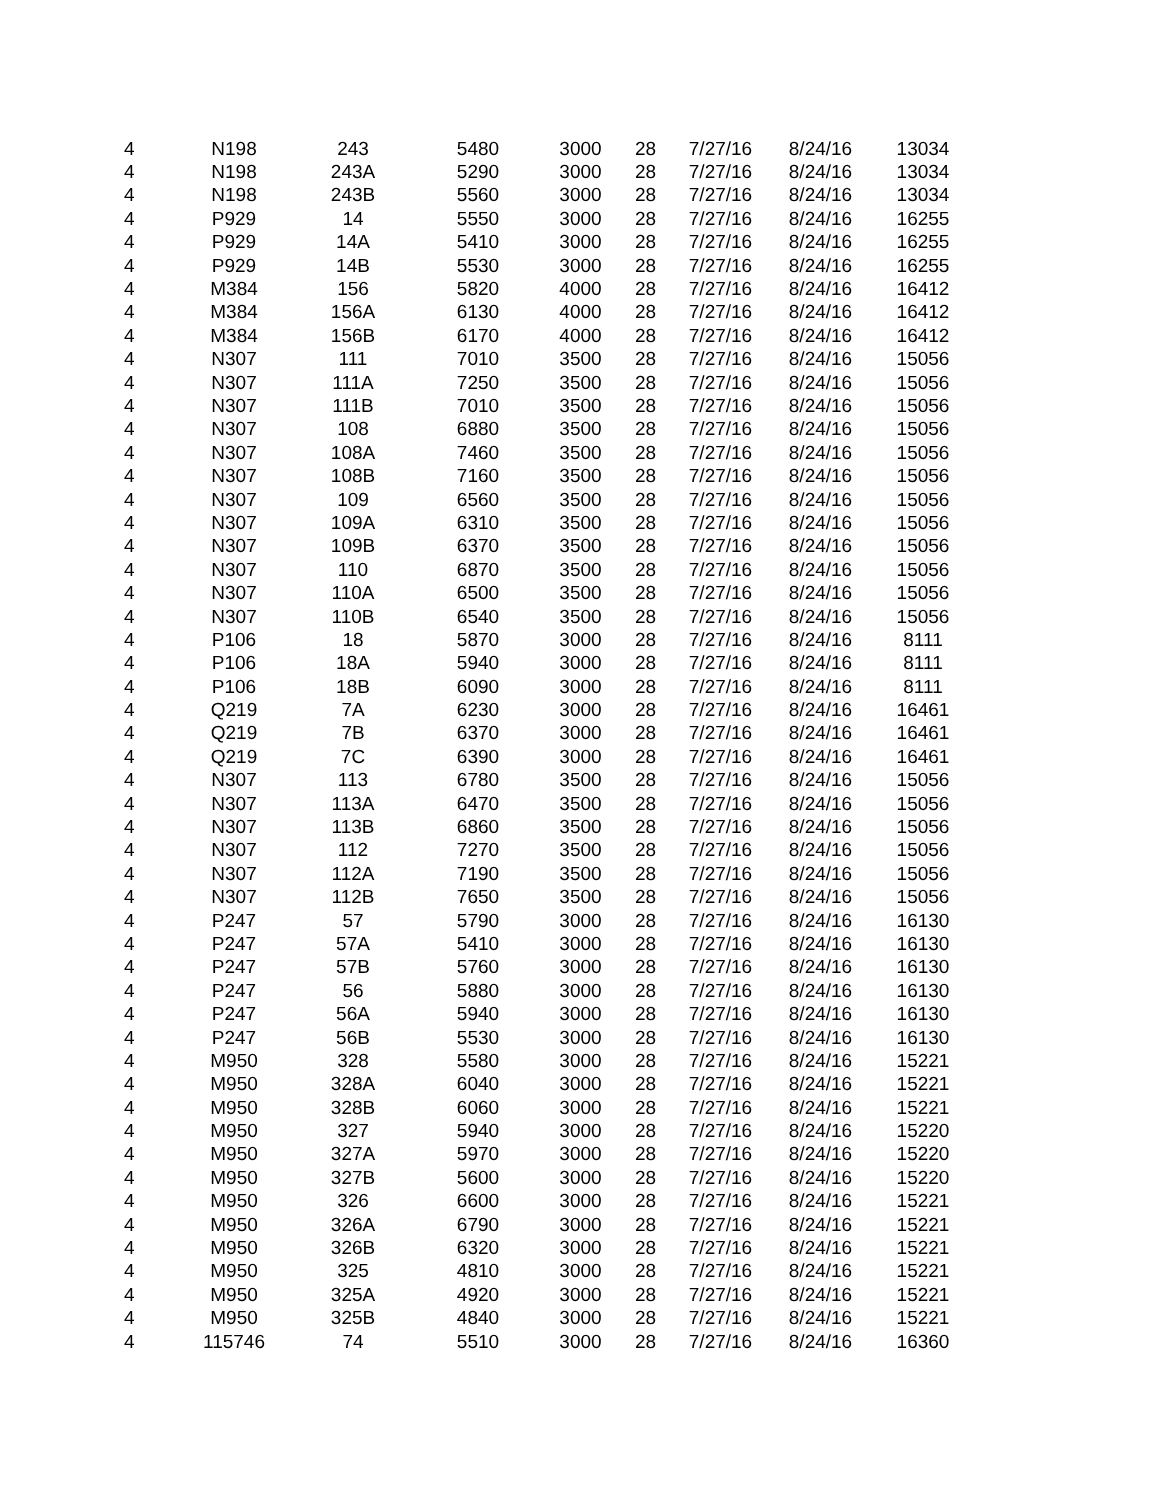| 4 | N198 | 243 | 5480 | 3000 | 28 | 7/27/16 | 8/24/16 | 13034 |
| 4 | N198 | 243A | 5290 | 3000 | 28 | 7/27/16 | 8/24/16 | 13034 |
| 4 | N198 | 243B | 5560 | 3000 | 28 | 7/27/16 | 8/24/16 | 13034 |
| 4 | P929 | 14 | 5550 | 3000 | 28 | 7/27/16 | 8/24/16 | 16255 |
| 4 | P929 | 14A | 5410 | 3000 | 28 | 7/27/16 | 8/24/16 | 16255 |
| 4 | P929 | 14B | 5530 | 3000 | 28 | 7/27/16 | 8/24/16 | 16255 |
| 4 | M384 | 156 | 5820 | 4000 | 28 | 7/27/16 | 8/24/16 | 16412 |
| 4 | M384 | 156A | 6130 | 4000 | 28 | 7/27/16 | 8/24/16 | 16412 |
| 4 | M384 | 156B | 6170 | 4000 | 28 | 7/27/16 | 8/24/16 | 16412 |
| 4 | N307 | 111 | 7010 | 3500 | 28 | 7/27/16 | 8/24/16 | 15056 |
| 4 | N307 | 111A | 7250 | 3500 | 28 | 7/27/16 | 8/24/16 | 15056 |
| 4 | N307 | 111B | 7010 | 3500 | 28 | 7/27/16 | 8/24/16 | 15056 |
| 4 | N307 | 108 | 6880 | 3500 | 28 | 7/27/16 | 8/24/16 | 15056 |
| 4 | N307 | 108A | 7460 | 3500 | 28 | 7/27/16 | 8/24/16 | 15056 |
| 4 | N307 | 108B | 7160 | 3500 | 28 | 7/27/16 | 8/24/16 | 15056 |
| 4 | N307 | 109 | 6560 | 3500 | 28 | 7/27/16 | 8/24/16 | 15056 |
| 4 | N307 | 109A | 6310 | 3500 | 28 | 7/27/16 | 8/24/16 | 15056 |
| 4 | N307 | 109B | 6370 | 3500 | 28 | 7/27/16 | 8/24/16 | 15056 |
| 4 | N307 | 110 | 6870 | 3500 | 28 | 7/27/16 | 8/24/16 | 15056 |
| 4 | N307 | 110A | 6500 | 3500 | 28 | 7/27/16 | 8/24/16 | 15056 |
| 4 | N307 | 110B | 6540 | 3500 | 28 | 7/27/16 | 8/24/16 | 15056 |
| 4 | P106 | 18 | 5870 | 3000 | 28 | 7/27/16 | 8/24/16 | 8111 |
| 4 | P106 | 18A | 5940 | 3000 | 28 | 7/27/16 | 8/24/16 | 8111 |
| 4 | P106 | 18B | 6090 | 3000 | 28 | 7/27/16 | 8/24/16 | 8111 |
| 4 | Q219 | 7A | 6230 | 3000 | 28 | 7/27/16 | 8/24/16 | 16461 |
| 4 | Q219 | 7B | 6370 | 3000 | 28 | 7/27/16 | 8/24/16 | 16461 |
| 4 | Q219 | 7C | 6390 | 3000 | 28 | 7/27/16 | 8/24/16 | 16461 |
| 4 | N307 | 113 | 6780 | 3500 | 28 | 7/27/16 | 8/24/16 | 15056 |
| 4 | N307 | 113A | 6470 | 3500 | 28 | 7/27/16 | 8/24/16 | 15056 |
| 4 | N307 | 113B | 6860 | 3500 | 28 | 7/27/16 | 8/24/16 | 15056 |
| 4 | N307 | 112 | 7270 | 3500 | 28 | 7/27/16 | 8/24/16 | 15056 |
| 4 | N307 | 112A | 7190 | 3500 | 28 | 7/27/16 | 8/24/16 | 15056 |
| 4 | N307 | 112B | 7650 | 3500 | 28 | 7/27/16 | 8/24/16 | 15056 |
| 4 | P247 | 57 | 5790 | 3000 | 28 | 7/27/16 | 8/24/16 | 16130 |
| 4 | P247 | 57A | 5410 | 3000 | 28 | 7/27/16 | 8/24/16 | 16130 |
| 4 | P247 | 57B | 5760 | 3000 | 28 | 7/27/16 | 8/24/16 | 16130 |
| 4 | P247 | 56 | 5880 | 3000 | 28 | 7/27/16 | 8/24/16 | 16130 |
| 4 | P247 | 56A | 5940 | 3000 | 28 | 7/27/16 | 8/24/16 | 16130 |
| 4 | P247 | 56B | 5530 | 3000 | 28 | 7/27/16 | 8/24/16 | 16130 |
| 4 | M950 | 328 | 5580 | 3000 | 28 | 7/27/16 | 8/24/16 | 15221 |
| 4 | M950 | 328A | 6040 | 3000 | 28 | 7/27/16 | 8/24/16 | 15221 |
| 4 | M950 | 328B | 6060 | 3000 | 28 | 7/27/16 | 8/24/16 | 15221 |
| 4 | M950 | 327 | 5940 | 3000 | 28 | 7/27/16 | 8/24/16 | 15220 |
| 4 | M950 | 327A | 5970 | 3000 | 28 | 7/27/16 | 8/24/16 | 15220 |
| 4 | M950 | 327B | 5600 | 3000 | 28 | 7/27/16 | 8/24/16 | 15220 |
| 4 | M950 | 326 | 6600 | 3000 | 28 | 7/27/16 | 8/24/16 | 15221 |
| 4 | M950 | 326A | 6790 | 3000 | 28 | 7/27/16 | 8/24/16 | 15221 |
| 4 | M950 | 326B | 6320 | 3000 | 28 | 7/27/16 | 8/24/16 | 15221 |
| 4 | M950 | 325 | 4810 | 3000 | 28 | 7/27/16 | 8/24/16 | 15221 |
| 4 | M950 | 325A | 4920 | 3000 | 28 | 7/27/16 | 8/24/16 | 15221 |
| 4 | M950 | 325B | 4840 | 3000 | 28 | 7/27/16 | 8/24/16 | 15221 |
| 4 | 115746 | 74 | 5510 | 3000 | 28 | 7/27/16 | 8/24/16 | 16360 |